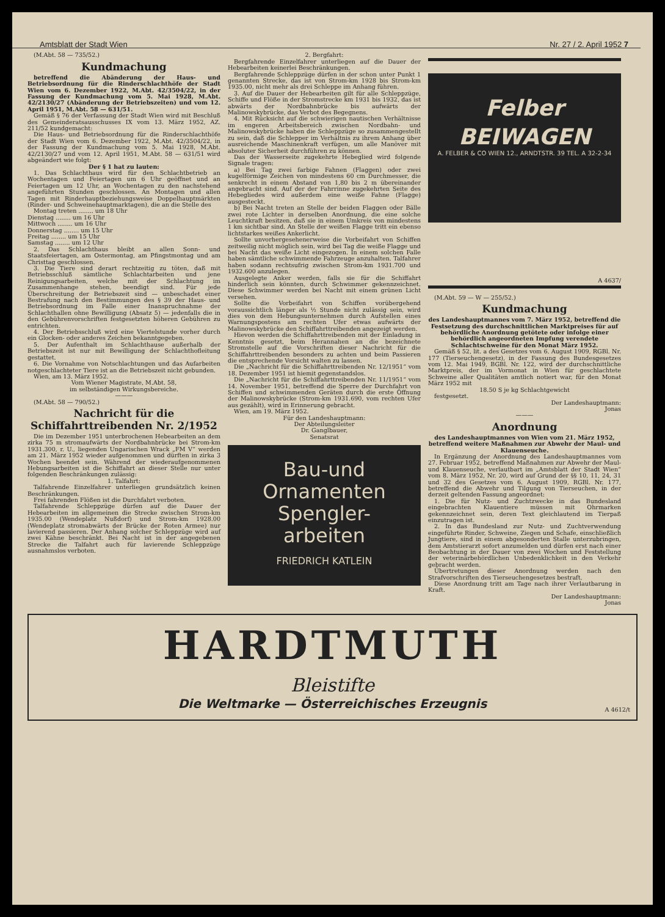Amtsblatt der Stadt Wien Nr. 27 / 2. April 1952 7
(M.Abt. 58 — 735/52.)
Kundmachung
betreffend die Abänderung der Haus- und Betriebsordnung für die Rinderschlachthöfe der Stadt Wien vom 6. Dezember 1922, M.Abt. 42/3504/22, in der Fassung der Kundmachung vom 5. Mai 1928, M.Abt. 42/2130/27 (Abänderung der Betriebszeiten) und vom 12. April 1951, M.Abt. 58 — 631/51.
Gemäß § 76 der Verfassung der Stadt Wien wird mit Beschluß des Gemeinderatsausschusses IX vom 13. März 1952, AZ. 211/52 kundgemacht:
Die Haus- und Betriebsordnung für die Rinderschlachthöfe der Stadt Wien vom 6. Dezember 1922, M.Abt. 42/3504/22, in der Fassung der Kundmachung vom 5. Mai 1928, M.Abt. 42/2130/27 und vom 12. April 1951, M.Abt. 58 — 631/51 wird abgeändert wie folgt:
Der § 1 hat zu lauten:
1. Das Schlachthaus wird für den Schlachtbetrieb an Wochentagen und Feiertagen um 6 Uhr geöffnet und an Feiertagen um 12 Uhr, an Wochentagen zu den nachstehend angeführten Stunden geschlossen. An Montagen und allen Tagen mit Rinderhauptbeziehungsweise Doppelhauptmärkten (Rinder- und Schweinehauptmarktagen), die an die Stelle des
Montag treten ........ um 18 Uhr
Dienstag ........ um 16 Uhr
Mittwoch ........ um 16 Uhr
Donnerstag ........ um 15 Uhr
Freitag ........ um 15 Uhr
Samstag ........ um 12 Uhr
2. Das Schlachthaus bleibt an allen Sonn- und Staatsfeiertagen, am Ostermontag, am Pfingstmontag und am Christtag geschlossen.
3. Die Tiere sind derart rechtzeitig zu töten, daß mit Betriebsschluß sämtliche Schlachtarbeiten und jene Reinigungsarbeiten, welche mit der Schlachtung im Zusammenhange stehen, beendigt sind. Für jede Überschreitung der Betriebszeit sind — unbeschadet einer Bestrafung nach den Bestimmungen des § 39 der Haus- und Betriebsordnung im Falle einer Inanspruchnahme der Schlachthallen ohne Bewilligung (Absatz 5) — jedenfalls die in den Gebührenvorschriften festgesetzten höheren Gebühren zu entrichten.
4. Der Betriebsschluß wird eine Viertelstunde vorher durch ein Glocken- oder anderes Zeichen bekanntgegeben.
5. Der Aufenthalt im Schlachthause außerhalb der Betriebszeit ist nur mit Bewilligung der Schlachthofleitung gestattet.
6. Die Vornahme von Notschlachtungen und das Aufarbeiten notgeschlachteter Tiere ist an die Betriebszeit nicht gebunden.
Wien, am 13. März 1952.
Vom Wiener Magistrate, M.Abt. 58,
im selbständigen Wirkungsbereiche.
———
(M.Abt. 58 — 790/52.)
Nachricht für die Schiffahrttreibenden Nr. 2/1952
Die im Dezember 1951 unterbrochenen Hebearbeiten an dem zirka 75 m stromaufwärts der Nordbahnbrücke bei Strom-km 1931.300, r. U., liegenden Ungarischen Wrack „FM V“ werden am 21. März 1952 wieder aufgenommen und dürften in zirka 3 Wochen beendet sein. Während der wiederaufgenommenen Hebungsarbeiten ist die Schiffahrt an dieser Stelle nur unter folgenden Beschränkungen zulässig:
1. Talfahrt:
Talfahrende Einzelfahrer unterliegen grundsätzlich keinen Beschränkungen.
Frei fahrenden Flößen ist die Durchfahrt verboten.
Talfahrende Schleppzüge dürfen auf die Dauer der Hebearbeiten im allgemeinen die Strecke zwischen Strom-km 1935.00 (Wendeplatz Nußdorf) und Strom-km 1928.00 (Wendeplatz stromabwärts der Brücke der Roten Armee) nur lavierend passieren. Der Anhang solcher Schleppzüge wird auf zwei Kähne beschränkt. Bei Nacht ist in der angegebenen Strecke die Talfahrt auch für lavierende Schleppzüge ausnahmslos verboten.
2. Bergfahrt:
Bergfahrende Einzelfahrer unterliegen auf die Dauer der Hebearbeiten keinerlei Beschränkungen.
Bergfahrende Schleppzüge dürfen in der schon unter Punkt 1 genannten Strecke, das ist von Strom-km 1928 bis Strom-km 1935.00, nicht mehr als drei Schleppe im Anhang führen.
3. Auf die Dauer der Hebearbeiten gilt für alle Schleppzüge, Schiffe und Flöße in der Stromstrecke km 1931 bis 1932, das ist abwärts der Nordbahnbrücke bis aufwärts der Malinowskybrücke, das Verbot des Begegnens.
4. Mit Rücksicht auf die schwierigen nautischen Verhältnisse im engeren Arbeitsbereich zwischen Nordbahn- und Malinowskybrücke haben die Schleppzüge so zusammengestellt zu sein, daß die Schlepper im Verhältnis zu ihrem Anhang über ausreichende Maschinenkraft verfügen, um alle Manöver mit absoluter Sicherheit durchführen zu können.
Das der Wasserseite zugekehrte Hebeglied wird folgende Signale tragen:
a) Bei Tag zwei farbige Fahnen (Flaggen) oder zwei kugelförmige Zeichen von mindestens 60 cm Durchmesser, die senkrecht in einem Abstand von 1,80 bis 2 m übereinander angebracht sind. Auf der der Fahrrinne zugekehrten Seite des Hebegliedes wird außerdem eine weiße Fahne (Flagge) ausgesteckt.
b) Bei Nacht treten an Stelle der beiden Flaggen oder Bälle zwei rote Lichter in derselben Anordnung, die eine solche Leuchtkraft besitzen, daß sie in einem Umkreis von mindestens 1 km sichtbar sind. An Stelle der weißen Flagge tritt ein ebenso lichtstarkes weißes Ankerlicht.
Sollte unvorhergesehenerweise die Vorbeifahrt von Schiffen zeitweilig nicht möglich sein, wird bei Tag die weiße Flagge und bei Nacht das weiße Licht eingezogen. In einem solchen Falle haben sämtliche schwimmende Fahrzeuge anzuhalten. Talfahrer haben sodann rechtsufrig zwischen Strom-km 1931.700 und 1932.600 anzulegen.
Ausgelegte Anker werden, falls sie für die Schiffahrt hinderlich sein könnten, durch Schwimmer gekennzeichnet. Diese Schwimmer werden bei Nacht mit einem grünen Licht versehen.
Sollte die Vorbeifahrt von Schiffen vorübergehend voraussichtlich länger als ½ Stunde nicht zulässig sein, wird dies von dem Hebungsunternehmen durch Aufstellen eines Warnungspostens am rechten Ufer etwas aufwärts der Malinowskybrücke den Schiffahrttreibenden angezeigt werden.
Hievon werden die Schiffahrttreibenden mit der Einladung in Kenntnis gesetzt, beim Herannahen an die bezeichnete Stromstelle auf die Vorschriften dieser Nachricht für die Schiffahrttreibenden besonders zu achten und beim Passieren die entsprechende Vorsicht walten zu lassen.
Die „Nachricht für die Schiffahrttreibenden Nr. 12/1951“ vom 18. Dezember 1951 ist hiemit gegenstandslos.
Die „Nachricht für die Schiffahrttreibenden Nr. 11/1951“ vom 14. November 1951, betreffend die Sperre der Durchfahrt von Schiffen und schwimmenden Geräten durch die erste Öffnung der Malinowskybrücke (Strom-km 1931.690, vom rechten Ufer aus gezählt), wird in Erinnerung gebracht.
Wien, am 19. März 1952.
Für den Landeshauptmann:
Der Abteilungsleiter
Dr. Ganglbauer,
Senatsrat
Bau-und
Ornamenten
Spengler-
arbeiten
FRIEDRICH KATLEIN
Felber
BEIWAGEN
A. FELBER & CO WIEN 12., ARNDTSTR. 39 TEL. A 32-2-34
A 4637/
(M.Abt. 59 — W — 255/52.)
Kundmachung
des Landeshauptmannes vom 7. März 1952, betreffend die Festsetzung des durchschnittlichen Marktpreises für auf behördliche Anordnung getötete oder infolge einer behördlich angeordneten Impfung verendete Schlachtschweine für den Monat März 1952.
Gemäß § 52, lit. a des Gesetzes vom 6. August 1909, RGBl. Nr. 177 (Tierseuchengesetz), in der Fassung des Bundesgesetzes vom 12. Mai 1949, BGBl. Nr. 122, wird der durchschnittliche Marktpreis, der im Vormonat in Wien für geschlachtete Schweine aller Qualitäten amtlich notiert war, für den Monat März 1952 mit
18.50 S je kg Schlachtgewicht
festgesetzt.
Der Landeshauptmann:
Jonas
———
Anordnung
des Landeshauptmannes von Wien vom 21. März 1952, betreffend weitere Maßnahmen zur Abwehr der Maul- und Klauenseuche.
In Ergänzung der Anordnung des Landeshauptmannes vom 27. Februar 1952, betreffend Maßnahmen zur Abwehr der Maul- und Klauenseuche, verlautbart im „Amtsblatt der Stadt Wien“ vom 8. März 1952, Nr. 20, wird auf Grund der §§ 10, 11, 24, 31 und 32 des Gesetzes vom 6. August 1909, RGBl. Nr. 177, betreffend die Abwehr und Tilgung von Tierseuchen, in der derzeit geltenden Fassung angeordnet:
1. Die für Nutz- und Zuchtzwecke in das Bundesland eingebrachten Klauentiere müssen mit Ohrmarken gekennzeichnet sein, deren Text gleichlautend im Tierpaß einzutragen ist.
2. In das Bundesland zur Nutz- und Zuchtverwendung eingeführte Rinder, Schweine, Ziegen und Schafe, einschließlich Jungtiere, sind in einem abgesonderten Stalle unterzubringen, dem Amtstierarzt sofort anzumelden und dürfen erst nach einer Beobachtung in der Dauer von zwei Wochen und Feststellung der veterinärbehördlichen Unbedenklichkeit in den Verkehr gebracht werden.
Übertretungen dieser Anordnung werden nach den Strafvorschriften des Tierseuchengesetzes bestraft.
Diese Anordnung tritt am Tage nach ihrer Verlautbarung in Kraft.
Der Landeshauptmann:
Jonas
HARDTMUTH
Bleistifte
Die Weltmarke — Österreichisches Erzeugnis
A 4612/t